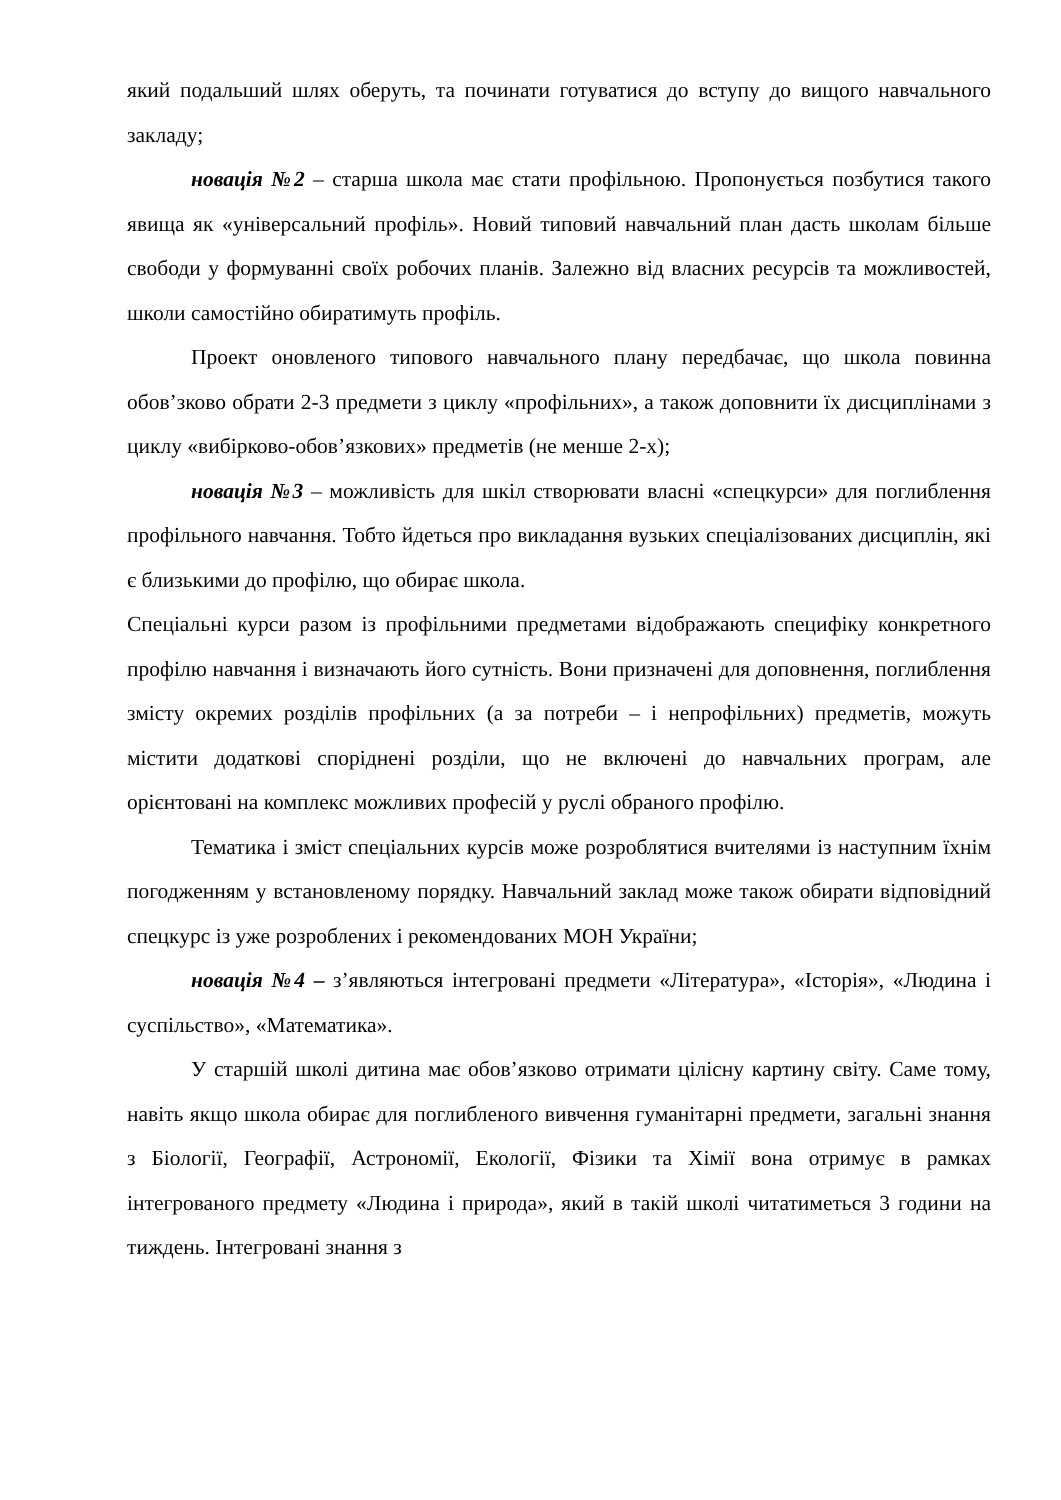який подальший шлях оберуть, та починати готуватися до вступу до вищого навчального закладу;
новація №2 – старша школа має стати профільною. Пропонується позбутися такого явища як «універсальний профіль». Новий типовий навчальний план дасть школам більше свободи у формуванні своїх робочих планів. Залежно від власних ресурсів та можливостей, школи самостійно обиратимуть профіль.
Проект оновленого типового навчального плану передбачає, що школа повинна обов’зково обрати 2-3 предмети з циклу «профільних», а також доповнити їх дисциплінами з циклу «вибірково-обов’язкових» предметів (не менше 2-х);
новація №3 – можливість для шкіл створювати власні «спецкурси» для поглиблення профільного навчання. Тобто йдеться про викладання вузьких спеціалізованих дисциплін, які є близькими до профілю, що обирає школа.
Спеціальні курси разом із профільними предметами відображають специфіку конкретного профілю навчання і визначають його сутність. Вони призначені для доповнення, поглиблення змісту окремих розділів профільних (а за потреби – і непрофільних) предметів, можуть містити додаткові споріднені розділи, що не включені до навчальних програм, але орієнтовані на комплекс можливих професій у руслі обраного профілю.
Тематика і зміст спеціальних курсів може розроблятися вчителями із наступним їхнім погодженням у встановленому порядку. Навчальний заклад може також обирати відповідний спецкурс із уже розроблених і рекомендованих МОН України;
новація №4 – з’являються інтегровані предмети «Література», «Історія», «Людина і суспільство», «Математика».
У старшій школі дитина має обов’язково отримати цілісну картину світу. Саме тому, навіть якщо школа обирає для поглибленого вивчення гуманітарні предмети, загальні знання з Біології, Географії, Астрономії, Екології, Фізики та Хімії вона отримує в рамках інтегрованого предмету «Людина і природа», який в такій школі читатиметься 3 години на тиждень. Інтегровані знання з